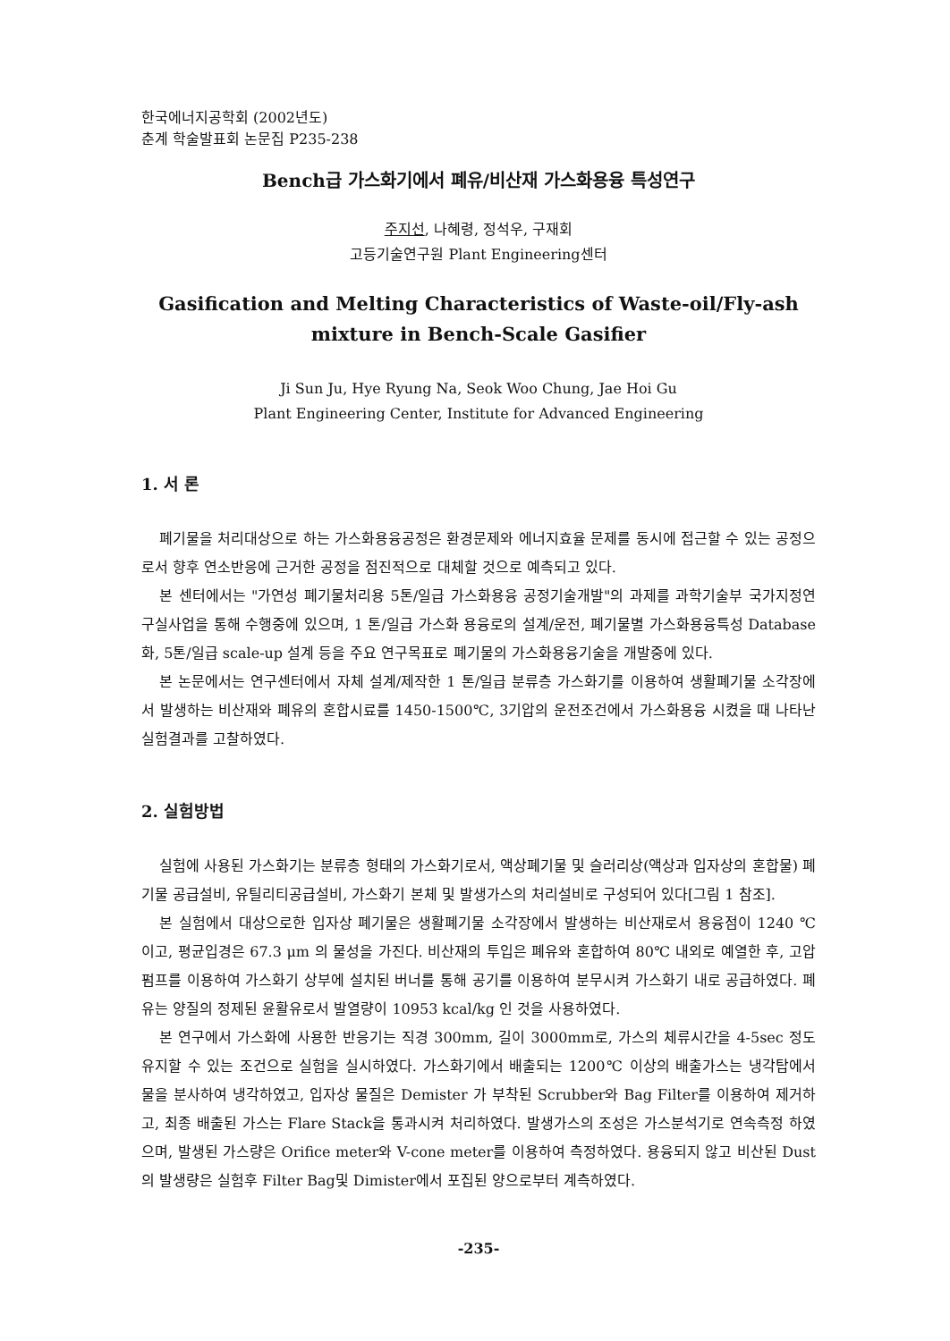한국에너지공학회 (2002년도)
춘계 학술발표회 논문집 P235-238
Bench급 가스화기에서 폐유/비산재 가스화용융 특성연구
주지선, 나혜령, 정석우, 구재회
고등기술연구원 Plant Engineering센터
Gasification and Melting Characteristics of Waste-oil/Fly-ash
mixture in Bench-Scale Gasifier
Ji Sun Ju, Hye Ryung Na, Seok Woo Chung, Jae Hoi Gu
Plant Engineering Center, Institute for Advanced Engineering
1. 서 론
폐기물을 처리대상으로 하는 가스화용융공정은 환경문제와 에너지효율 문제를 동시에 접근할 수 있는 공정으로서 향후 연소반응에 근거한 공정을 점진적으로 대체할 것으로 예측되고 있다.
본 센터에서는 "가연성 폐기물처리용 5톤/일급 가스화용융 공정기술개발"의 과제를 과학기술부 국가지정연구실사업을 통해 수행중에 있으며, 1 톤/일급 가스화 용융로의 설계/운전, 폐기물별 가스화용융특성 Database화, 5톤/일급 scale-up 설계 등을 주요 연구목표로 폐기물의 가스화용융기술을 개발중에 있다.
본 논문에서는 연구센터에서 자체 설계/제작한 1 톤/일급 분류층 가스화기를 이용하여 생활폐기물 소각장에서 발생하는 비산재와 폐유의 혼합시료를 1450-1500℃, 3기압의 운전조건에서 가스화용융 시켰을 때 나타난 실험결과를 고찰하였다.
2. 실험방법
실험에 사용된 가스화기는 분류층 형태의 가스화기로서, 액상폐기물 및 슬러리상(액상과 입자상의 혼합물) 폐기물 공급설비, 유틸리티공급설비, 가스화기 본체 및 발생가스의 처리설비로 구성되어 있다[그림 1 참조].
본 실험에서 대상으로한 입자상 폐기물은 생활폐기물 소각장에서 발생하는 비산재로서 용융점이 1240 ℃ 이고, 평균입경은 67.3 μm 의 물성을 가진다. 비산재의 투입은 폐유와 혼합하여 80℃ 내외로 예열한 후, 고압펌프를 이용하여 가스화기 상부에 설치된 버너를 통해 공기를 이용하여 분무시켜 가스화기 내로 공급하였다. 폐유는 양질의 정제된 윤활유로서 발열량이 10953 kcal/kg 인 것을 사용하였다.
본 연구에서 가스화에 사용한 반응기는 직경 300mm, 길이 3000mm로, 가스의 체류시간을 4-5sec 정도 유지할 수 있는 조건으로 실험을 실시하였다. 가스화기에서 배출되는 1200℃ 이상의 배출가스는 냉각탑에서 물을 분사하여 냉각하였고, 입자상 물질은 Demister 가 부착된 Scrubber와 Bag Filter를 이용하여 제거하고, 최종 배출된 가스는 Flare Stack을 통과시켜 처리하였다. 발생가스의 조성은 가스분석기로 연속측정 하였으며, 발생된 가스량은 Orifice meter와 V-cone meter를 이용하여 측정하였다. 용융되지 않고 비산된 Dust의 발생량은 실험후 Filter Bag및 Dimister에서 포집된 양으로부터 계측하였다.
-235-